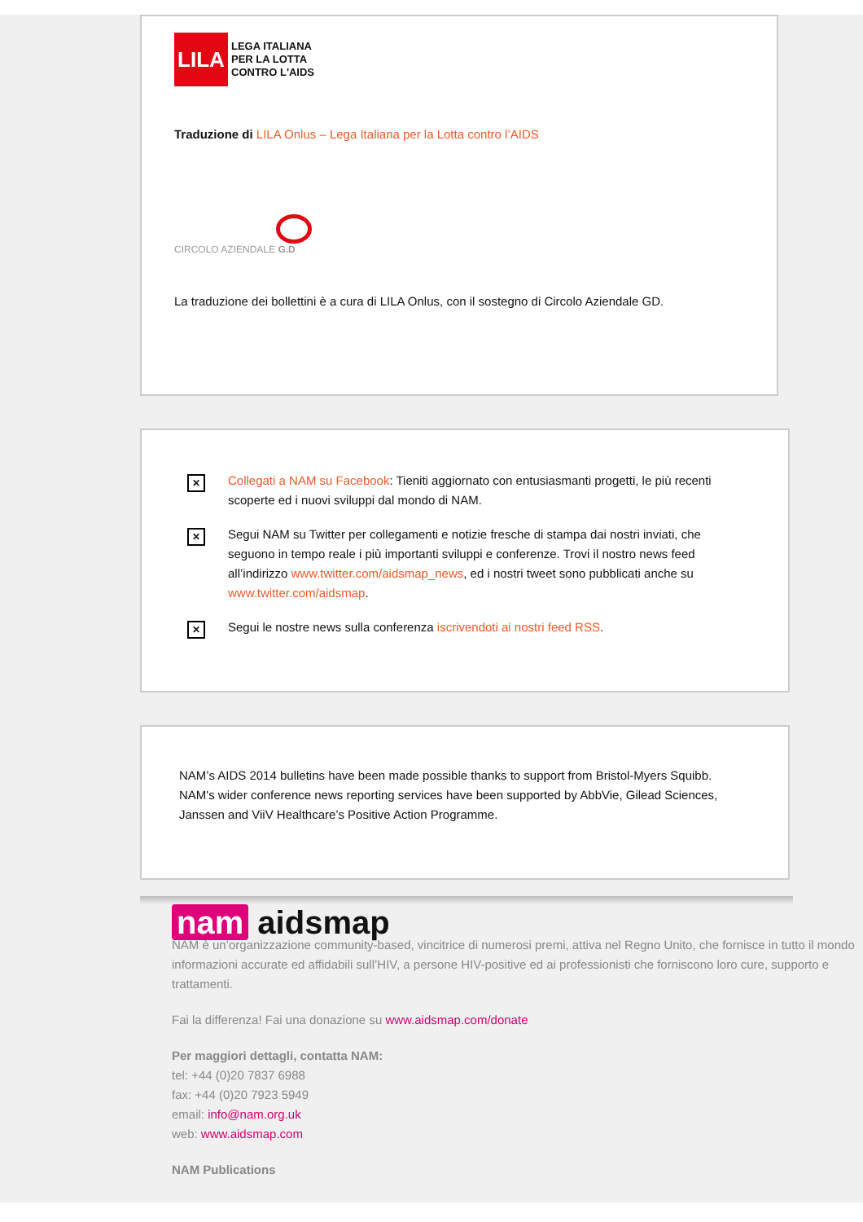LILA
LEGA ITALIANA
PER LA LOTTA
CONTRO L'AIDS
Traduzione di LILA Onlus – Lega Italiana per la Lotta contro l’AIDS
CIRCOLO AZIENDALE G.D
La traduzione dei bollettini è a cura di LILA Onlus, con il sostegno di Circolo Aziendale GD.
✕
Collegati a NAM su Facebook: Tieniti aggiornato con entusiasmanti progetti, le più recenti scoperte ed i nuovi sviluppi dal mondo di NAM.
✕
Segui NAM su Twitter per collegamenti e notizie fresche di stampa dai nostri inviati, che seguono in tempo reale i più importanti sviluppi e conferenze. Trovi il nostro news feed all’indirizzo www.twitter.com/aidsmap_news, ed i nostri tweet sono pubblicati anche su www.twitter.com/aidsmap.
✕
Segui le nostre news sulla conferenza iscrivendoti ai nostri feed RSS.
NAM’s AIDS 2014 bulletins have been made possible thanks to support from Bristol-Myers Squibb. NAM's wider conference news reporting services have been supported by AbbVie, Gilead Sciences, Janssen and ViiV Healthcare’s Positive Action Programme.
nam aidsmap
NAM è un’organizzazione community-based, vincitrice di numerosi premi, attiva nel Regno Unito, che fornisce in tutto il mondo informazioni accurate ed affidabili sull’HIV, a persone HIV-positive ed ai professionisti che forniscono loro cure, supporto e trattamenti.
Fai la differenza! Fai una donazione su www.aidsmap.com/donate
Per maggiori dettagli, contatta NAM:
tel: +44 (0)20 7837 6988
fax: +44 (0)20 7923 5949
email: info@nam.org.uk
web: www.aidsmap.com
NAM Publications